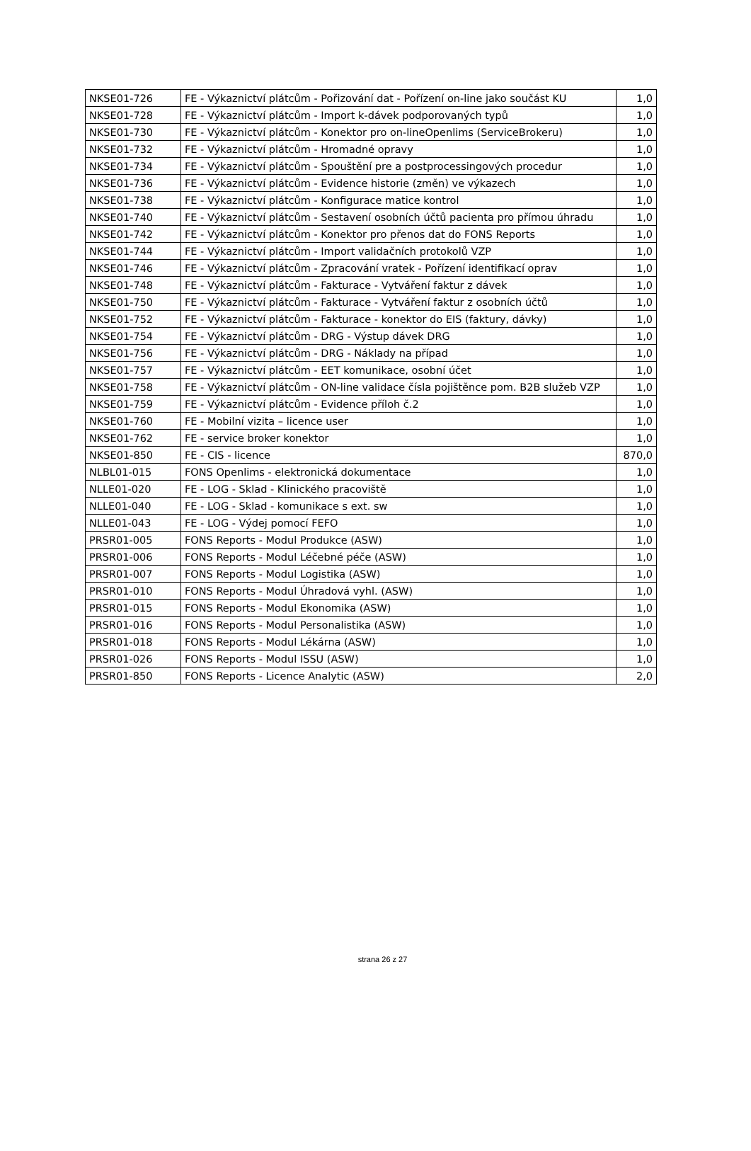| NKSE01-726 | FE - Výkaznictví plátcům - Pořizování dat - Pořízení on-line jako součást KU | 1,0 |
| NKSE01-728 | FE - Výkaznictví plátcům - Import k-dávek podporovaných typů | 1,0 |
| NKSE01-730 | FE - Výkaznictví plátcům - Konektor pro on-lineOpenlims (ServiceBrokeru) | 1,0 |
| NKSE01-732 | FE - Výkaznictví plátcům - Hromadné opravy | 1,0 |
| NKSE01-734 | FE - Výkaznictví plátcům - Spouštění pre a postprocessingových procedur | 1,0 |
| NKSE01-736 | FE - Výkaznictví plátcům - Evidence historie (změn) ve výkazech | 1,0 |
| NKSE01-738 | FE - Výkaznictví plátcům - Konfigurace matice kontrol | 1,0 |
| NKSE01-740 | FE - Výkaznictví plátcům - Sestavení osobních účtů pacienta pro přímou úhradu | 1,0 |
| NKSE01-742 | FE - Výkaznictví plátcům - Konektor pro přenos dat do FONS Reports | 1,0 |
| NKSE01-744 | FE - Výkaznictví plátcům - Import validačních protokolů VZP | 1,0 |
| NKSE01-746 | FE - Výkaznictví plátcům - Zpracování vratek - Pořízení identifikací oprav | 1,0 |
| NKSE01-748 | FE - Výkaznictví plátcům - Fakturace - Vytváření faktur z dávek | 1,0 |
| NKSE01-750 | FE - Výkaznictví plátcům - Fakturace - Vytváření faktur z osobních účtů | 1,0 |
| NKSE01-752 | FE - Výkaznictví plátcům - Fakturace - konektor do EIS (faktury, dávky) | 1,0 |
| NKSE01-754 | FE - Výkaznictví plátcům - DRG - Výstup dávek DRG | 1,0 |
| NKSE01-756 | FE - Výkaznictví plátcům - DRG - Náklady na případ | 1,0 |
| NKSE01-757 | FE - Výkaznictví plátcům - EET komunikace, osobní účet | 1,0 |
| NKSE01-758 | FE - Výkaznictví plátcům - ON-line validace čísla pojištěnce pom. B2B služeb VZP | 1,0 |
| NKSE01-759 | FE - Výkaznictví plátcům - Evidence příloh č.2 | 1,0 |
| NKSE01-760 | FE - Mobilní vizita – licence user | 1,0 |
| NKSE01-762 | FE - service broker konektor | 1,0 |
| NKSE01-850 | FE - CIS - licence | 870,0 |
| NLBL01-015 | FONS Openlims - elektronická dokumentace | 1,0 |
| NLLE01-020 | FE - LOG - Sklad - Klinického pracoviště | 1,0 |
| NLLE01-040 | FE - LOG - Sklad - komunikace s ext. sw | 1,0 |
| NLLE01-043 | FE - LOG - Výdej pomocí FEFO | 1,0 |
| PRSR01-005 | FONS Reports - Modul Produkce (ASW) | 1,0 |
| PRSR01-006 | FONS Reports - Modul Léčebné péče (ASW) | 1,0 |
| PRSR01-007 | FONS Reports - Modul Logistika (ASW) | 1,0 |
| PRSR01-010 | FONS Reports - Modul Úhradová vyhl. (ASW) | 1,0 |
| PRSR01-015 | FONS Reports - Modul Ekonomika (ASW) | 1,0 |
| PRSR01-016 | FONS Reports - Modul Personalistika (ASW) | 1,0 |
| PRSR01-018 | FONS Reports - Modul Lékárna (ASW) | 1,0 |
| PRSR01-026 | FONS Reports - Modul ISSU (ASW) | 1,0 |
| PRSR01-850 | FONS Reports - Licence Analytic (ASW) | 2,0 |
strana 26 z 27